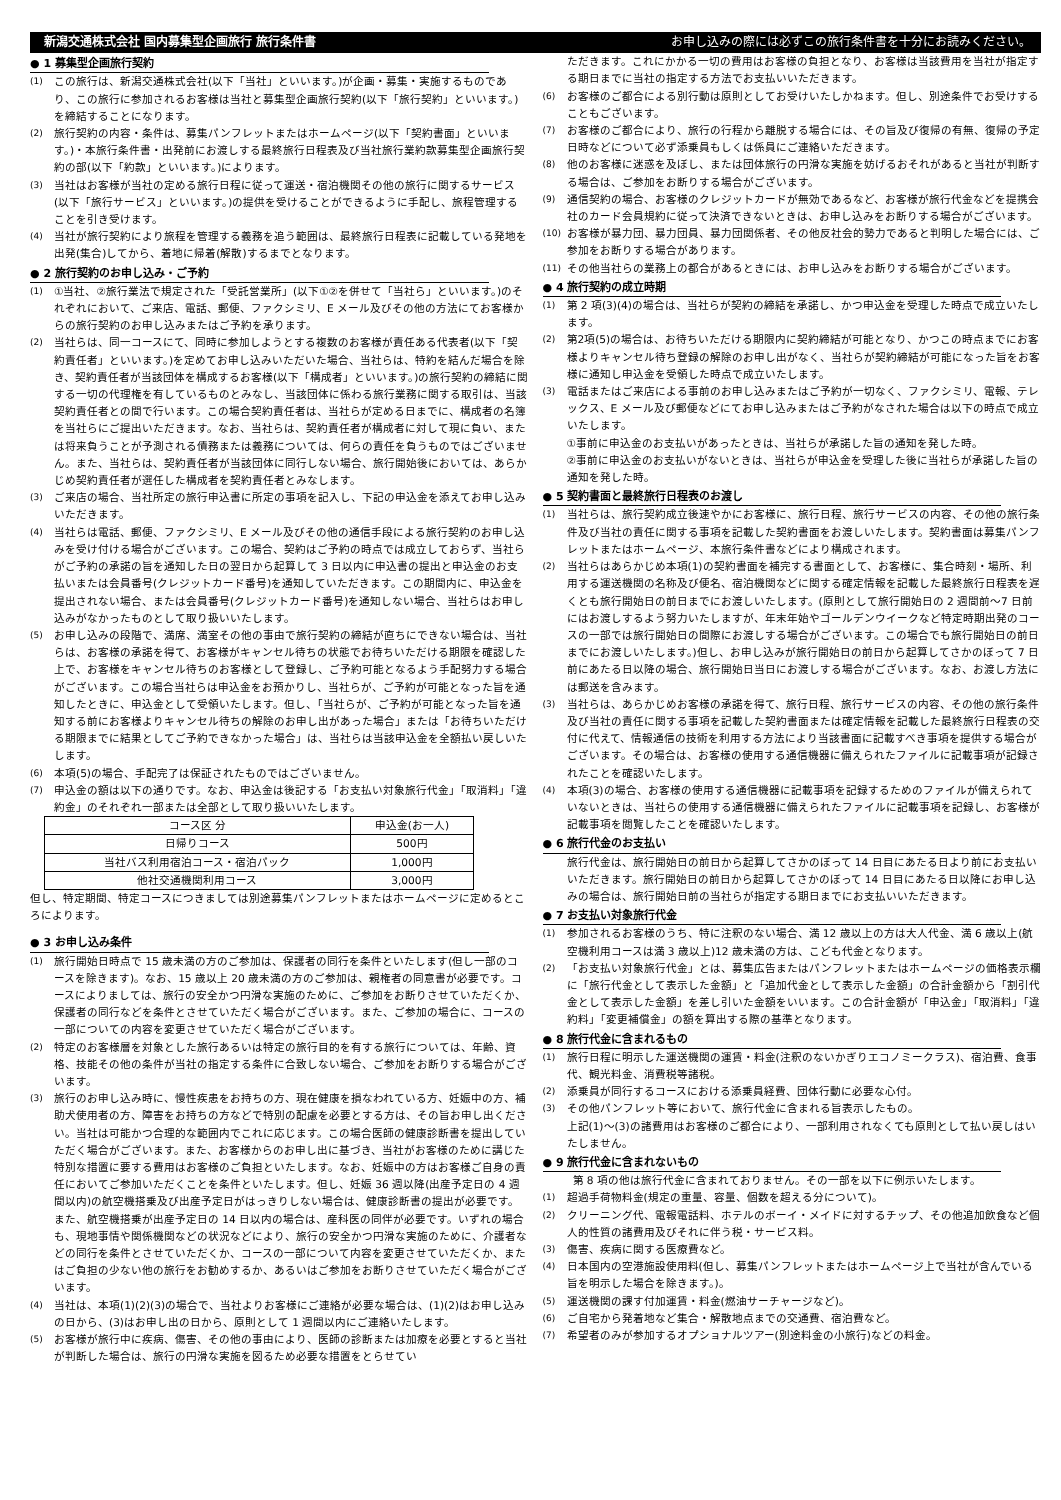新潟交通株式会社 国内募集型企画旅行 旅行条件書 お申し込みの際には必ずこの旅行条件書を十分にお読みください。
● 1 募集型企画旅行契約
(1)
この旅行は、新潟交通株式会社(以下「当社」といいます。)が企画・募集・実施するものであり、この旅行に参加されるお客様は当社と募集型企画旅行契約(以下「旅行契約」といいます。)を締結することになります。
(2)
旅行契約の内容・条件は、募集パンフレットまたはホームページ(以下「契約書面」といいます。)・本旅行条件書・出発前にお渡しする最終旅行日程表及び当社旅行業約款募集型企画旅行契約の部(以下「約款」といいます。)によります。
(3)
当社はお客様が当社の定める旅行日程に従って運送・宿泊機関その他の旅行に関するサービス(以下「旅行サービス」といいます。)の提供を受けることができるように手配し、旅程管理することを引き受けます。
(4)
当社が旅行契約により旅程を管理する義務を追う範囲は、最終旅行日程表に記載している発地を出発(集合)してから、着地に帰着(解散)するまでとなります。
● 2 旅行契約のお申し込み・ご予約
(1)
①当社、②旅行業法で規定された「受託営業所」(以下①②を併せて「当社ら」といいます。)のそれぞれにおいて、ご来店、電話、郵便、ファクシミリ、E メール及びその他の方法にてお客様からの旅行契約のお申し込みまたはご予約を承ります。
(2)
当社らは、同一コースにて、同時に参加しようとする複数のお客様が責任ある代表者(以下「契約責任者」といいます。)を定めてお申し込みいただいた場合、当社らは、特約を結んだ場合を除き、契約責任者が当該団体を構成するお客様(以下「構成者」といいます。)の旅行契約の締結に関する一切の代理権を有しているものとみなし、当該団体に係わる旅行業務に関する取引は、当該契約責任者との間で行います。この場合契約責任者は、当社らが定める日までに、構成者の名簿を当社らにご提出いただきます。なお、当社らは、契約責任者が構成者に対して現に負い、または将来負うことが予測される債務または義務については、何らの責任を負うものではございません。また、当社らは、契約責任者が当該団体に同行しない場合、旅行開始後においては、あらかじめ契約責任者が選任した構成者を契約責任者とみなします。
(3)
ご来店の場合、当社所定の旅行申込書に所定の事項を記入し、下記の申込金を添えてお申し込みいただきます。
(4)
当社らは電話、郵便、ファクシミリ、E メール及びその他の通信手段による旅行契約のお申し込みを受け付ける場合がございます。この場合、契約はご予約の時点では成立しておらず、当社らがご予約の承諾の旨を通知した日の翌日から起算して 3 日以内に申込書の提出と申込金のお支払いまたは会員番号(クレジットカード番号)を通知していただきます。この期間内に、申込金を提出されない場合、または会員番号(クレジットカード番号)を通知しない場合、当社らはお申し込みがなかったものとして取り扱いいたします。
(5)
お申し込みの段階で、満席、満室その他の事由で旅行契約の締結が直ちにできない場合は、当社らは、お客様の承諾を得て、お客様がキャンセル待ちの状態でお待ちいただける期限を確認した上で、お客様をキャンセル待ちのお客様として登録し、ご予約可能となるよう手配努力する場合がございます。この場合当社らは申込金をお預かりし、当社らが、ご予約が可能となった旨を通知したときに、申込金として受領いたします。但し、「当社らが、ご予約が可能となった旨を通知する前にお客様よりキャンセル待ちの解除のお申し出があった場合」または「お待ちいただける期限までに結果としてご予約できなかった場合」は、当社らは当該申込金を全額払い戻しいたします。
(6)
本項(5)の場合、手配完了は保証されたものではございません。
(7)
申込金の額は以下の通りです。なお、申込金は後記する「お支払い対象旅行代金」「取消料」「違約金」のそれぞれ一部または全部として取り扱いいたします。
| コース区 分 | 申込金(お一人) |
| --- | --- |
| 日帰りコース | 500円 |
| 当社バス利用宿泊コース・宿泊パック | 1,000円 |
| 他社交通機関利用コース | 3,000円 |
但し、特定期間、特定コースにつきましては別途募集パンフレットまたはホームページに定めるところによります。
● 3 お申し込み条件
(1)
旅行開始日時点で 15 歳未満の方のご参加は、保護者の同行を条件といたします(但し一部のコースを除きます)。なお、15 歳以上 20 歳未満の方のご参加は、親権者の同意書が必要です。コースによりましては、旅行の安全かつ円滑な実施のために、ご参加をお断りさせていただくか、保護者の同行などを条件とさせていただく場合がございます。また、ご参加の場合に、コースの一部についての内容を変更させていただく場合がございます。
(2)
特定のお客様層を対象とした旅行あるいは特定の旅行目的を有する旅行については、年齢、資格、技能その他の条件が当社の指定する条件に合致しない場合、ご参加をお断りする場合がございます。
(3)
旅行のお申し込み時に、慢性疾患をお持ちの方、現在健康を損なわれている方、妊娠中の方、補助犬使用者の方、障害をお持ちの方などで特別の配慮を必要とする方は、その旨お申し出ください。当社は可能かつ合理的な範囲内でこれに応じます。この場合医師の健康診断書を提出していただく場合がございます。また、お客様からのお申し出に基づき、当社がお客様のために講じた特別な措置に要する費用はお客様のご負担といたします。なお、妊娠中の方はお客様ご自身の責任においてご参加いただくことを条件といたします。但し、妊娠 36 週以降(出産予定日の 4 週間以内)の航空機搭乗及び出産予定日がはっきりしない場合は、健康診断書の提出が必要です。また、航空機搭乗が出産予定日の 14 日以内の場合は、産科医の同伴が必要です。いずれの場合も、現地事情や関係機関などの状況などにより、旅行の安全かつ円滑な実施のために、介護者などの同行を条件とさせていただくか、コースの一部について内容を変更させていただくか、またはご負担の少ない他の旅行をお勧めするか、あるいはご参加をお断りさせていただく場合がございます。
(4)
当社は、本項(1)(2)(3)の場合で、当社よりお客様にご連絡が必要な場合は、(1)(2)はお申し込みの日から、(3)はお申し出の日から、原則として 1 週間以内にご連絡いたします。
(5)
お客様が旅行中に疾病、傷害、その他の事由により、医師の診断または加療を必要とすると当社が判断した場合は、旅行の円滑な実施を図るため必要な措置をとらせてい
ただきます。これにかかる一切の費用はお客様の負担となり、お客様は当該費用を当社が指定する期日までに当社の指定する方法でお支払いいただきます。
(6)
お客様のご都合による別行動は原則としてお受けいたしかねます。但し、別途条件でお受けすることもございます。
(7)
お客様のご都合により、旅行の行程から離脱する場合には、その旨及び復帰の有無、復帰の予定日時などについて必ず添乗員もしくは係員にご連絡いただきます。
(8)
他のお客様に迷惑を及ぼし、または団体旅行の円滑な実施を妨げるおそれがあると当社が判断する場合は、ご参加をお断りする場合がございます。
(9)
通信契約の場合、お客様のクレジットカードが無効であるなど、お客様が旅行代金などを提携会社のカード会員規約に従って決済できないときは、お申し込みをお断りする場合がございます。
(10)
お客様が暴力団、暴力団員、暴力団関係者、その他反社会的勢力であると判明した場合には、ご参加をお断りする場合があります。
(11)
その他当社らの業務上の都合があるときには、お申し込みをお断りする場合がございます。
● 4 旅行契約の成立時期
(1)
第 2 項(3)(4)の場合は、当社らが契約の締結を承諾し、かつ申込金を受理した時点で成立いたします。
(2)
第2項(5)の場合は、お待ちいただける期限内に契約締結が可能となり、かつこの時点までにお客様よりキャンセル待ち登録の解除のお申し出がなく、当社らが契約締結が可能になった旨をお客様に通知し申込金を受領した時点で成立いたします。
(3)
電話またはご来店による事前のお申し込みまたはご予約が一切なく、ファクシミリ、電報、テレックス、E メール及び郵便などにてお申し込みまたはご予約がなされた場合は以下の時点で成立いたします。
①事前に申込金のお支払いがあったときは、当社らが承諾した旨の通知を発した時。
②事前に申込金のお支払いがないときは、当社らが申込金を受理した後に当社らが承諾した旨の通知を発した時。
● 5 契約書面と最終旅行日程表のお渡し
(1)
当社らは、旅行契約成立後速やかにお客様に、旅行日程、旅行サービスの内容、その他の旅行条件及び当社の責任に関する事項を記載した契約書面をお渡しいたします。契約書面は募集パンフレットまたはホームページ、本旅行条件書などにより構成されます。
(2)
当社らはあらかじめ本項(1)の契約書面を補完する書面として、お客様に、集合時刻・場所、利用する運送機関の名称及び便名、宿泊機関などに関する確定情報を記載した最終旅行日程表を遅くとも旅行開始日の前日までにお渡しいたします。(原則として旅行開始日の 2 週間前〜7 日前にはお渡しするよう努力いたしますが、年末年始やゴールデンウイークなど特定時期出発のコースの一部では旅行開始日の間際にお渡しする場合がございます。この場合でも旅行開始日の前日までにお渡しいたします。)但し、お申し込みが旅行開始日の前日から起算してさかのぼって 7 日前にあたる日以降の場合、旅行開始日当日にお渡しする場合がございます。なお、お渡し方法には郵送を含みます。
(3)
当社らは、あらかじめお客様の承諾を得て、旅行日程、旅行サービスの内容、その他の旅行条件及び当社の責任に関する事項を記載した契約書面または確定情報を記載した最終旅行日程表の交付に代えて、情報通信の技術を利用する方法により当該書面に記載すべき事項を提供する場合がございます。その場合は、お客様の使用する通信機器に備えられたファイルに記載事項が記録されたことを確認いたします。
(4)
本項(3)の場合、お客様の使用する通信機器に記載事項を記録するためのファイルが備えられていないときは、当社らの使用する通信機器に備えられたファイルに記載事項を記録し、お客様が記載事項を閲覧したことを確認いたします。
● 6 旅行代金のお支払い
旅行代金は、旅行開始日の前日から起算してさかのぼって 14 日目にあたる日より前にお支払いいただきます。旅行開始日の前日から起算してさかのぼって 14 日目にあたる日以降にお申し込みの場合は、旅行開始日前の当社らが指定する期日までにお支払いいただきます。
● 7 お支払い対象旅行代金
(1)
参加されるお客様のうち、特に注釈のない場合、満 12 歳以上の方は大人代金、満 6 歳以上(航空機利用コースは満 3 歳以上)12 歳未満の方は、こども代金となります。
(2)
「お支払い対象旅行代金」とは、募集広告またはパンフレットまたはホームページの価格表示欄に「旅行代金として表示した金額」と「追加代金として表示した金額」の合計金額から「割引代金として表示した金額」を差し引いた金額をいいます。この合計金額が「申込金」「取消料」「違約料」「変更補償金」の額を算出する際の基準となります。
● 8 旅行代金に含まれるもの
(1)
旅行日程に明示した運送機関の運賃・料金(注釈のないかぎりエコノミークラス)、宿泊費、食事代、観光料金、消費税等諸税。
(2)
添乗員が同行するコースにおける添乗員経費、団体行動に必要な心付。
(3)
その他パンフレット等において、旅行代金に含まれる旨表示したもの。
上記(1)〜(3)の諸費用はお客様のご都合により、一部利用されなくても原則として払い戻しはいたしません。
● 9 旅行代金に含まれないもの
第 8 項の他は旅行代金に含まれておりません。その一部を以下に例示いたします。
(1)
超過手荷物料金(規定の重量、容量、個数を超える分について)。
(2)
クリーニング代、電報電話料、ホテルのボーイ・メイドに対するチップ、その他追加飲食など個人的性質の諸費用及びそれに伴う税・サービス料。
(3)
傷害、疾病に関する医療費など。
(4)
日本国内の空港施設使用料(但し、募集パンフレットまたはホームページ上で当社が含んでいる旨を明示した場合を除きます。)。
(5)
運送機関の課す付加運賃・料金(燃油サーチャージなど)。
(6)
ご自宅から発着地など集合・解散地点までの交通費、宿泊費など。
(7)
希望者のみが参加するオプショナルツアー(別途料金の小旅行)などの料金。